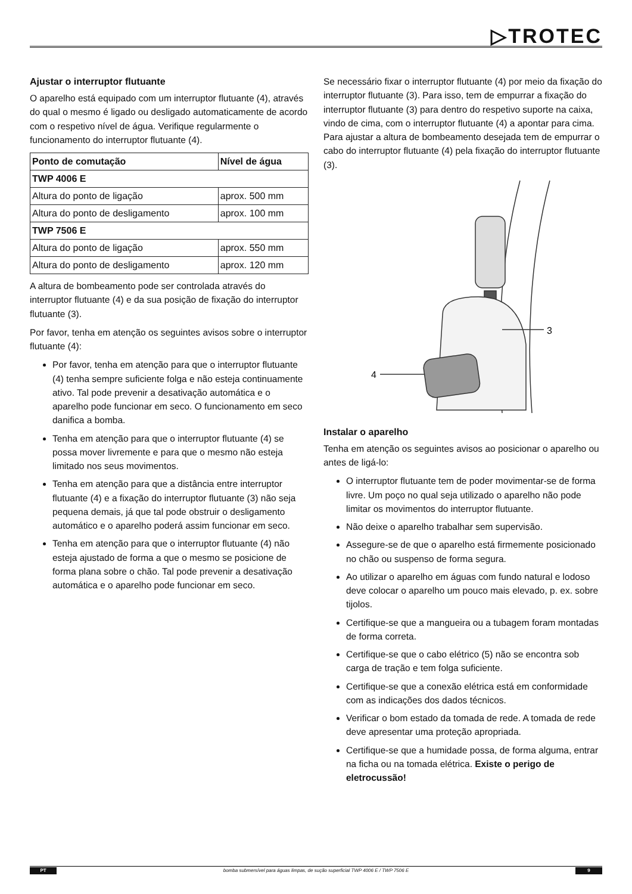▷TROTEC
Ajustar o interruptor flutuante
O aparelho está equipado com um interruptor flutuante (4), através do qual o mesmo é ligado ou desligado automaticamente de acordo com o respetivo nível de água. Verifique regularmente o funcionamento do interruptor flutuante (4).
| Ponto de comutação | Nível de água |
| --- | --- |
| TWP 4006 E | |
| Altura do ponto de ligação | aprox. 500 mm |
| Altura do ponto de desligamento | aprox. 100 mm |
| TWP 7506 E | |
| Altura do ponto de ligação | aprox. 550 mm |
| Altura do ponto de desligamento | aprox. 120 mm |
A altura de bombeamento pode ser controlada através do interruptor flutuante (4) e da sua posição de fixação do interruptor flutuante (3).
Por favor, tenha em atenção os seguintes avisos sobre o interruptor flutuante (4):
Por favor, tenha em atenção para que o interruptor flutuante (4) tenha sempre suficiente folga e não esteja continuamente ativo. Tal pode prevenir a desativação automática e o aparelho pode funcionar em seco. O funcionamento em seco danifica a bomba.
Tenha em atenção para que o interruptor flutuante (4) se possa mover livremente e para que o mesmo não esteja limitado nos seus movimentos.
Tenha em atenção para que a distância entre interruptor flutuante (4) e a fixação do interruptor flutuante (3) não seja pequena demais, já que tal pode obstruir o desligamento automático e o aparelho poderá assim funcionar em seco.
Tenha em atenção para que o interruptor flutuante (4) não esteja ajustado de forma a que o mesmo se posicione de forma plana sobre o chão. Tal pode prevenir a desativação automática e o aparelho pode funcionar em seco.
Se necessário fixar o interruptor flutuante (4) por meio da fixação do interruptor flutuante (3). Para isso, tem de empurrar a fixação do interruptor flutuante (3) para dentro do respetivo suporte na caixa, vindo de cima, com o interruptor flutuante (4) a apontar para cima. Para ajustar a altura de bombeamento desejada tem de empurrar o cabo do interruptor flutuante (4) pela fixação do interruptor flutuante (3).
4
3
Instalar o aparelho
Tenha em atenção os seguintes avisos ao posicionar o aparelho ou antes de ligá-lo:
O interruptor flutuante tem de poder movimentar-se de forma livre. Um poço no qual seja utilizado o aparelho não pode limitar os movimentos do interruptor flutuante.
Não deixe o aparelho trabalhar sem supervisão.
Assegure-se de que o aparelho está firmemente posicionado no chão ou suspenso de forma segura.
Ao utilizar o aparelho em águas com fundo natural e lodoso deve colocar o aparelho um pouco mais elevado, p. ex. sobre tijolos.
Certifique-se que a mangueira ou a tubagem foram montadas de forma correta.
Certifique-se que o cabo elétrico (5) não se encontra sob carga de tração e tem folga suficiente.
Certifique-se que a conexão elétrica está em conformidade com as indicações dos dados técnicos.
Verificar o bom estado da tomada de rede. A tomada de rede deve apresentar uma proteção apropriada.
Certifique-se que a humidade possa, de forma alguma, entrar na ficha ou na tomada elétrica. Existe o perigo de eletrocussão!
PT bomba submersível para águas limpas, de sução superficial TWP 4006 E / TWP 7506 E 9